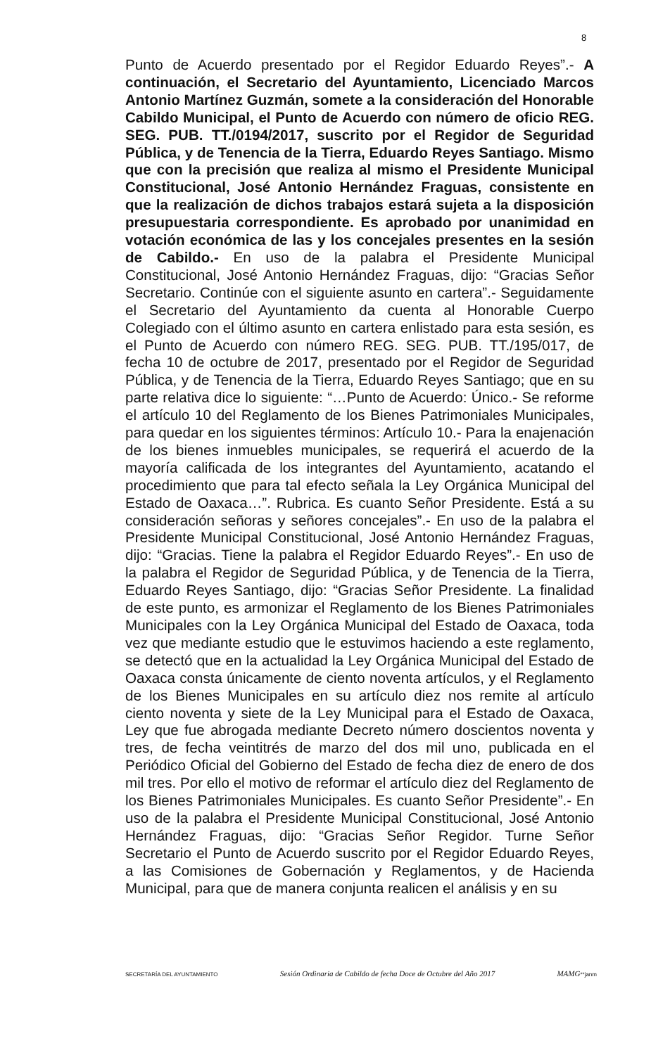8
Punto de Acuerdo presentado por el Regidor Eduardo Reyes”.- A continuación, el Secretario del Ayuntamiento, Licenciado Marcos Antonio Martínez Guzmán, somete a la consideración del Honorable Cabildo Municipal, el Punto de Acuerdo con número de oficio REG. SEG. PUB. TT./0194/2017, suscrito por el Regidor de Seguridad Pública, y de Tenencia de la Tierra, Eduardo Reyes Santiago. Mismo que con la precisión que realiza al mismo el Presidente Municipal Constitucional, José Antonio Hernández Fraguas, consistente en que la realización de dichos trabajos estará sujeta a la disposición presupuestaria correspondiente. Es aprobado por unanimidad en votación económica de las y los concejales presentes en la sesión de Cabildo.- En uso de la palabra el Presidente Municipal Constitucional, José Antonio Hernández Fraguas, dijo: “Gracias Señor Secretario. Continúe con el siguiente asunto en cartera”.- Seguidamente el Secretario del Ayuntamiento da cuenta al Honorable Cuerpo Colegiado con el último asunto en cartera enlistado para esta sesión, es el Punto de Acuerdo con número REG. SEG. PUB. TT./195/017, de fecha 10 de octubre de 2017, presentado por el Regidor de Seguridad Pública, y de Tenencia de la Tierra, Eduardo Reyes Santiago; que en su parte relativa dice lo siguiente: “…Punto de Acuerdo: Único.- Se reforme el artículo 10 del Reglamento de los Bienes Patrimoniales Municipales, para quedar en los siguientes términos: Artículo 10.- Para la enajenación de los bienes inmuebles municipales, se requerirá el acuerdo de la mayoría calificada de los integrantes del Ayuntamiento, acatando el procedimiento que para tal efecto señala la Ley Orgánica Municipal del Estado de Oaxaca…”. Rubrica. Es cuanto Señor Presidente. Está a su consideración señoras y señores concejales”.- En uso de la palabra el Presidente Municipal Constitucional, José Antonio Hernández Fraguas, dijo: “Gracias. Tiene la palabra el Regidor Eduardo Reyes”.- En uso de la palabra el Regidor de Seguridad Pública, y de Tenencia de la Tierra, Eduardo Reyes Santiago, dijo: “Gracias Señor Presidente. La finalidad de este punto, es armonizar el Reglamento de los Bienes Patrimoniales Municipales con la Ley Orgánica Municipal del Estado de Oaxaca, toda vez que mediante estudio que le estuvimos haciendo a este reglamento, se detectó que en la actualidad la Ley Orgánica Municipal del Estado de Oaxaca consta únicamente de ciento noventa artículos, y el Reglamento de los Bienes Municipales en su artículo diez nos remite al artículo ciento noventa y siete de la Ley Municipal para el Estado de Oaxaca, Ley que fue abrogada mediante Decreto número doscientos noventa y tres, de fecha veintitrés de marzo del dos mil uno, publicada en el Periódico Oficial del Gobierno del Estado de fecha diez de enero de dos mil tres. Por ello el motivo de reformar el artículo diez del Reglamento de los Bienes Patrimoniales Municipales. Es cuanto Señor Presidente”.- En uso de la palabra el Presidente Municipal Constitucional, José Antonio Hernández Fraguas, dijo: “Gracias Señor Regidor. Turne Señor Secretario el Punto de Acuerdo suscrito por el Regidor Eduardo Reyes, a las Comisiones de Gobernación y Reglamentos, y de Hacienda Municipal, para que de manera conjunta realicen el análisis y en su
SECRETARÍA DEL AYUNTAMIENTO Sesión Ordinaria de Cabildo de fecha Doce de Octubre del Año 2017 MAMG**janm